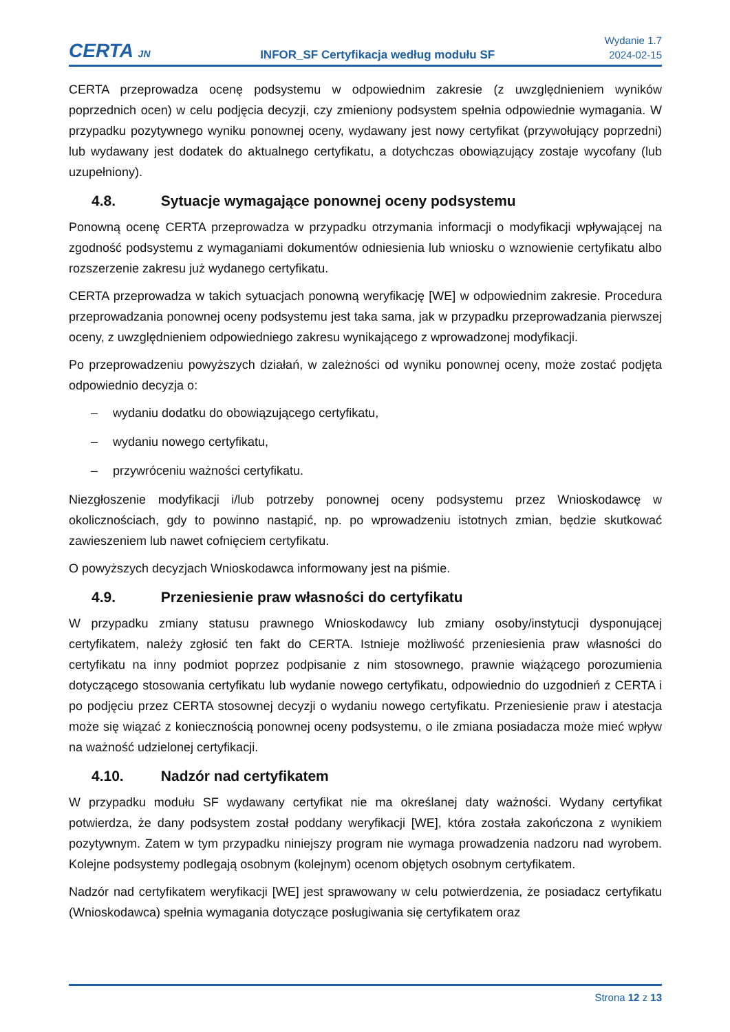CERTA JN
INFOR_SF Certyfikacja według modułu SF
Wydanie 1.7
2024-02-15
CERTA przeprowadza ocenę podsystemu w odpowiednim zakresie (z uwzględnieniem wyników poprzednich ocen) w celu podjęcia decyzji, czy zmieniony podsystem spełnia odpowiednie wymagania. W przypadku pozytywnego wyniku ponownej oceny, wydawany jest nowy certyfikat (przywołujący poprzedni) lub wydawany jest dodatek do aktualnego certyfikatu, a dotychczas obowiązujący zostaje wycofany (lub uzupełniony).
4.8. Sytuacje wymagające ponownej oceny podsystemu
Ponowną ocenę CERTA przeprowadza w przypadku otrzymania informacji o modyfikacji wpływającej na zgodność podsystemu z wymaganiami dokumentów odniesienia lub wniosku o wznowienie certyfikatu albo rozszerzenie zakresu już wydanego certyfikatu.
CERTA przeprowadza w takich sytuacjach ponowną weryfikację [WE] w odpowiednim zakresie. Procedura przeprowadzania ponownej oceny podsystemu jest taka sama, jak w przypadku przeprowadzania pierwszej oceny, z uwzględnieniem odpowiedniego zakresu wynikającego z wprowadzonej modyfikacji.
Po przeprowadzeniu powyższych działań, w zależności od wyniku ponownej oceny, może zostać podjęta odpowiednio decyzja o:
– wydaniu dodatku do obowiązującego certyfikatu,
– wydaniu nowego certyfikatu,
– przywróceniu ważności certyfikatu.
Niezgłoszenie modyfikacji i/lub potrzeby ponownej oceny podsystemu przez Wnioskodawcę w okolicznościach, gdy to powinno nastąpić, np. po wprowadzeniu istotnych zmian, będzie skutkować zawieszeniem lub nawet cofnięciem certyfikatu.
O powyższych decyzjach Wnioskodawca informowany jest na piśmie.
4.9. Przeniesienie praw własności do certyfikatu
W przypadku zmiany statusu prawnego Wnioskodawcy lub zmiany osoby/instytucji dysponującej certyfikatem, należy zgłosić ten fakt do CERTA. Istnieje możliwość przeniesienia praw własności do certyfikatu na inny podmiot poprzez podpisanie z nim stosownego, prawnie wiążącego porozumienia dotyczącego stosowania certyfikatu lub wydanie nowego certyfikatu, odpowiednio do uzgodnień z CERTA i po podjęciu przez CERTA stosownej decyzji o wydaniu nowego certyfikatu. Przeniesienie praw i atestacja może się wiązać z koniecznością ponownej oceny podsystemu, o ile zmiana posiadacza może mieć wpływ na ważność udzielonej certyfikacji.
4.10. Nadzór nad certyfikatem
W przypadku modułu SF wydawany certyfikat nie ma określanej daty ważności. Wydany certyfikat potwierdza, że dany podsystem został poddany weryfikacji [WE], która została zakończona z wynikiem pozytywnym. Zatem w tym przypadku niniejszy program nie wymaga prowadzenia nadzoru nad wyrobem. Kolejne podsystemy podlegają osobnym (kolejnym) ocenom objętych osobnym certyfikatem.
Nadzór nad certyfikatem weryfikacji [WE] jest sprawowany w celu potwierdzenia, że posiadacz certyfikatu (Wnioskodawca) spełnia wymagania dotyczące posługiwania się certyfikatem oraz
Strona 12 z 13